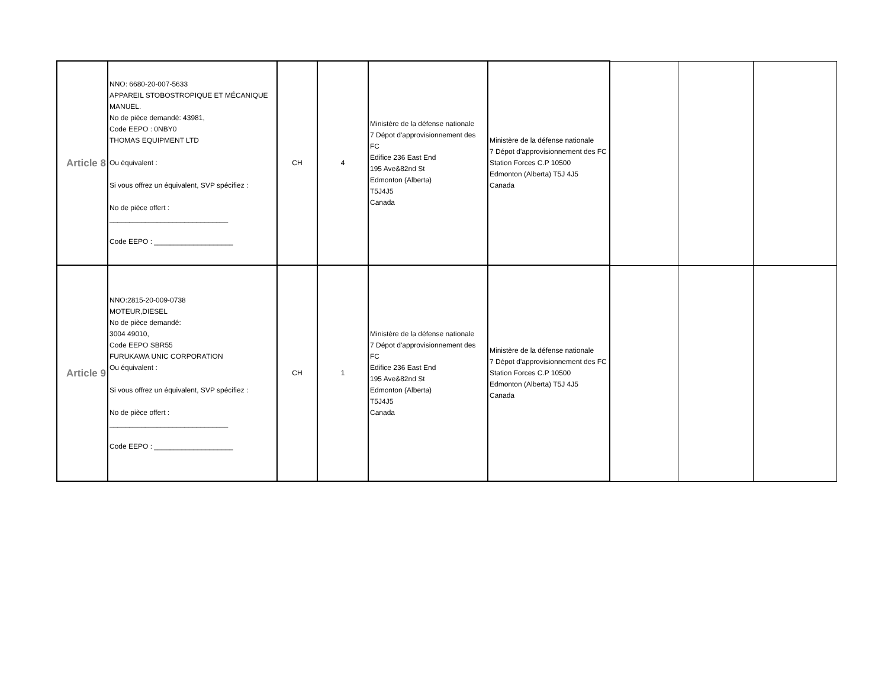| Article 8 | NNO: 6680-20-007-5633 APPAREIL STOBOSTROPIQUE ET MÉCANIQUE MANUEL. No de pièce demandé: 43981, Code EEPO : 0NBY0 THOMAS EQUIPMENT LTD Ou équivalent : Si vous offrez un équivalent, SVP spécifiez : No de pièce offert : ______________________________ Code EEPO : ____________________ | CH | 4 | Ministère de la défense nationale 7 Dépot d'approvisionnement des FC Edifice 236 East End 195 Ave&82nd St Edmonton (Alberta) T5J4J5 Canada | Ministère de la défense nationale 7 Dépot d'approvisionnement des FC Station Forces C.P 10500 Edmonton (Alberta) T5J 4J5 Canada | | | |
| Article 9 | NNO:2815-20-009-0738 MOTEUR,DIESEL No de pièce demandé: 3004 49010, Code EEPO SBR55 FURUKAWA UNIC CORPORATION Ou équivalent : Si vous offrez un équivalent, SVP spécifiez : No de pièce offert : ______________________________ Code EEPO : ____________________ | CH | 1 | Ministère de la défense nationale 7 Dépot d'approvisionnement des FC Edifice 236 East End 195 Ave&82nd St Edmonton (Alberta) T5J4J5 Canada | Ministère de la défense nationale 7 Dépot d'approvisionnement des FC Station Forces C.P 10500 Edmonton (Alberta) T5J 4J5 Canada | | | |